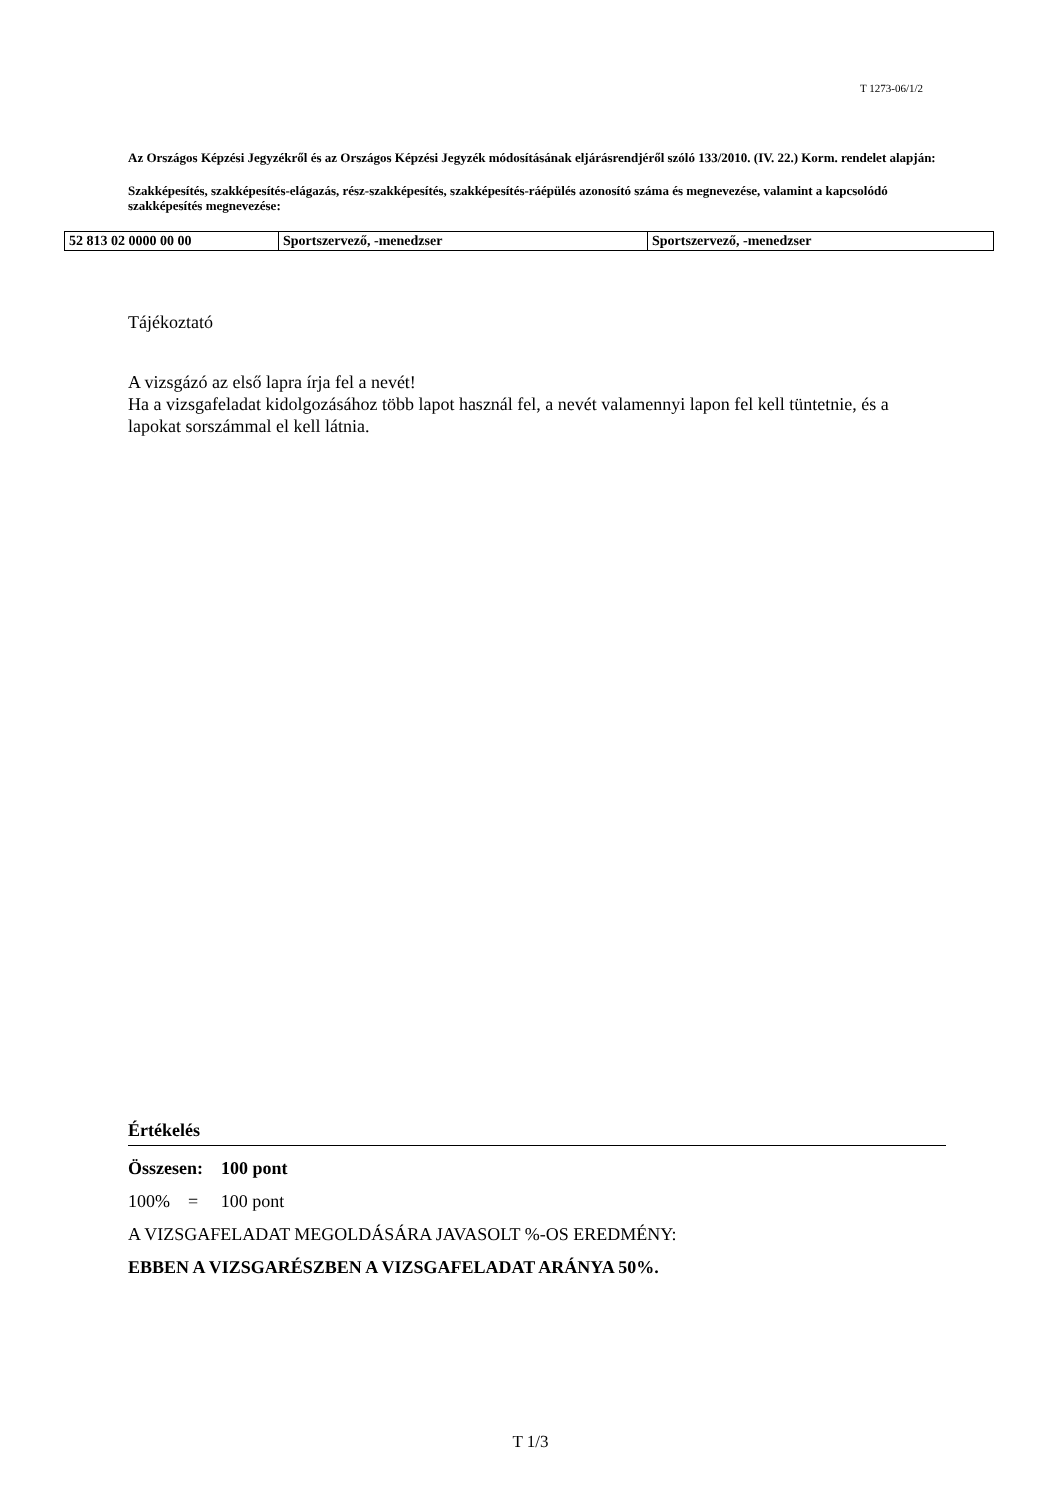T 1273-06/1/2
Az Országos Képzési Jegyzékről és az Országos Képzési Jegyzék módosításának eljárásrendjéről szóló 133/2010. (IV. 22.) Korm. rendelet alapján:
Szakképesítés, szakképesítés-elágazás, rész-szakképesítés, szakképesítés-ráépülés azonosító száma és megnevezése, valamint a kapcsolódó szakképesítés megnevezése:
| 52 813 02 0000 00 00 | Sportszervező, -menedzser | Sportszervező, -menedzser |
Tájékoztató
A vizsgázó az első lapra írja fel a nevét!
Ha a vizsgafeladat kidolgozásához több lapot használ fel, a nevét valamennyi lapon fel kell tüntetnie, és a lapokat sorszámmal el kell látnia.
Értékelés
Összesen: 100 pont
100% = 100 pont
A VIZSGAFELADAT MEGOLDÁSÁRA JAVASOLT %-OS EREDMÉNY:
EBBEN A VIZSGARÉSZBEN A VIZSGAFELADAT ARÁNYA 50%.
T 1/3